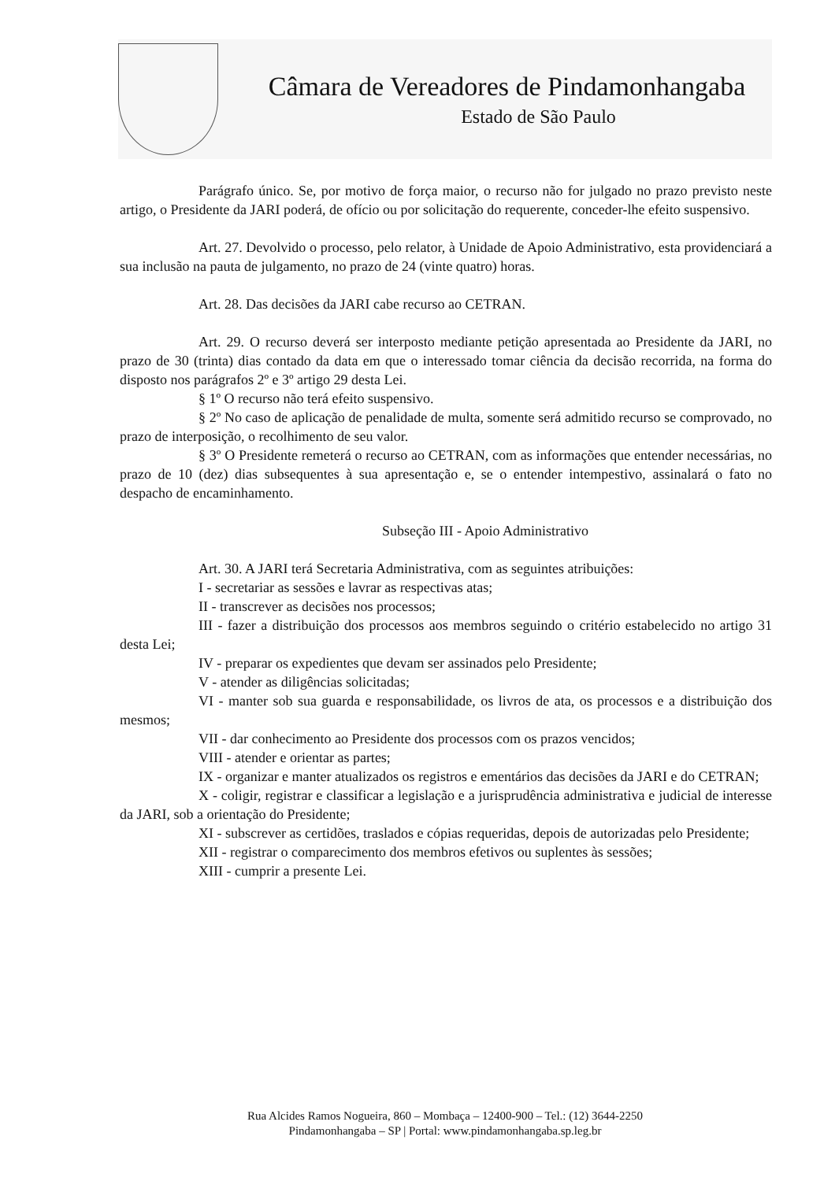Câmara de Vereadores de Pindamonhangaba
Estado de São Paulo
Parágrafo único. Se, por motivo de força maior, o recurso não for julgado no prazo previsto neste artigo, o Presidente da JARI poderá, de ofício ou por solicitação do requerente, conceder-lhe efeito suspensivo.
Art. 27. Devolvido o processo, pelo relator, à Unidade de Apoio Administrativo, esta providenciará a sua inclusão na pauta de julgamento, no prazo de 24 (vinte quatro) horas.
Art. 28. Das decisões da JARI cabe recurso ao CETRAN.
Art. 29. O recurso deverá ser interposto mediante petição apresentada ao Presidente da JARI, no prazo de 30 (trinta) dias contado da data em que o interessado tomar ciência da decisão recorrida, na forma do disposto nos parágrafos 2º e 3º artigo 29 desta Lei.
§ 1º O recurso não terá efeito suspensivo.
§ 2º No caso de aplicação de penalidade de multa, somente será admitido recurso se comprovado, no prazo de interposição, o recolhimento de seu valor.
§ 3º O Presidente remeterá o recurso ao CETRAN, com as informações que entender necessárias, no prazo de 10 (dez) dias subsequentes à sua apresentação e, se o entender intempestivo, assinalará o fato no despacho de encaminhamento.
Subseção III - Apoio Administrativo
Art. 30. A JARI terá Secretaria Administrativa, com as seguintes atribuições:
I - secretariar as sessões e lavrar as respectivas atas;
II - transcrever as decisões nos processos;
III - fazer a distribuição dos processos aos membros seguindo o critério estabelecido no artigo 31 desta Lei;
IV - preparar os expedientes que devam ser assinados pelo Presidente;
V - atender as diligências solicitadas;
VI - manter sob sua guarda e responsabilidade, os livros de ata, os processos e a distribuição dos mesmos;
VII - dar conhecimento ao Presidente dos processos com os prazos vencidos;
VIII - atender e orientar as partes;
IX - organizar e manter atualizados os registros e ementários das decisões da JARI e do CETRAN;
X - coligir, registrar e classificar a legislação e a jurisprudência administrativa e judicial de interesse da JARI, sob a orientação do Presidente;
XI - subscrever as certidões, traslados e cópias requeridas, depois de autorizadas pelo Presidente;
XII - registrar o comparecimento dos membros efetivos ou suplentes às sessões;
XIII - cumprir a presente Lei.
Rua Alcides Ramos Nogueira, 860 – Mombaça – 12400-900 – Tel.: (12) 3644-2250
Pindamonhangaba – SP | Portal: www.pindamonhangaba.sp.leg.br